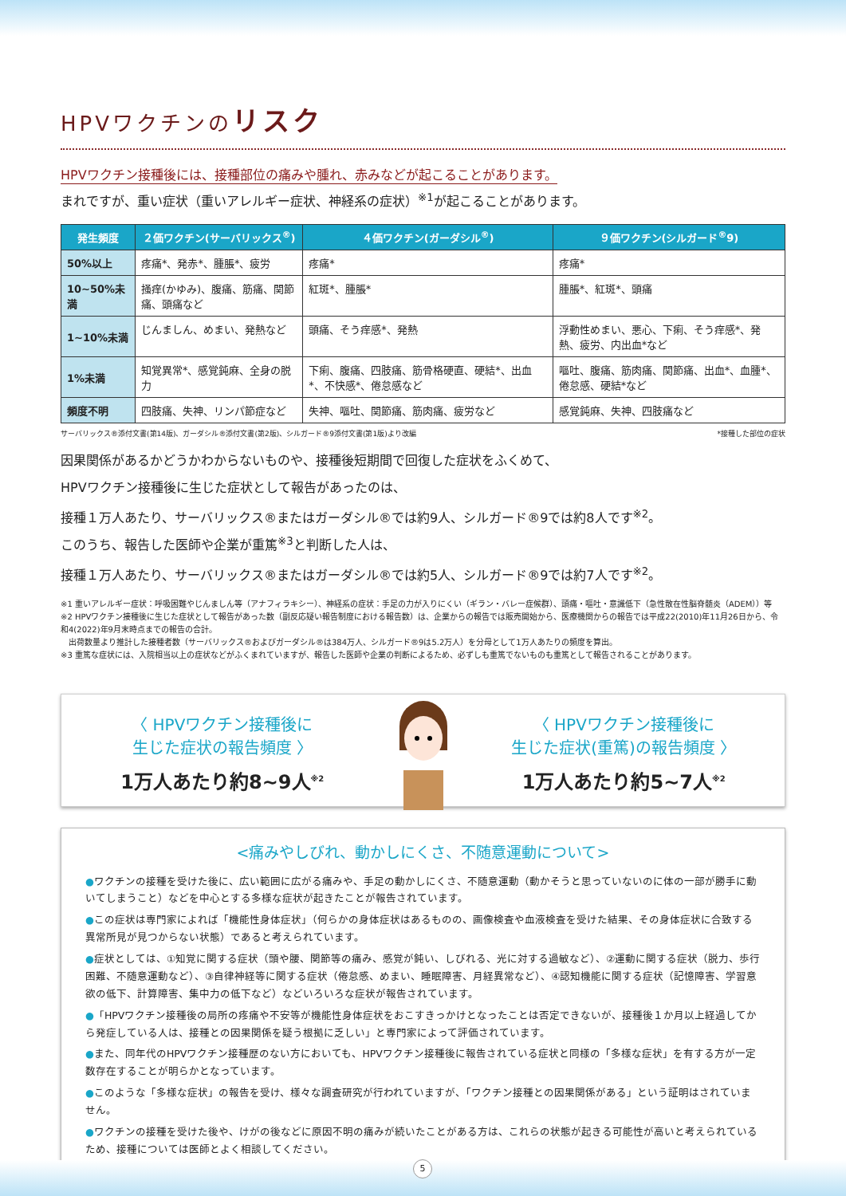HPVワクチンのリスク
HPVワクチン接種後には、接種部位の痛みや腫れ、赤みなどが起こることがあります。
まれですが、重い症状（重いアレルギー症状、神経系の症状）<sup>※1</sup>が起こることがあります。
| 発生頻度 | ２価ワクチン(サーバリックス<sup>®</sup>) | ４価ワクチン(ガーダシル<sup>®</sup>) | ９価ワクチン(シルガード<sup>®</sup>9) |
| --- | --- | --- | --- |
| 50%以上 | 疼痛*、発赤*、腫脹*、疲労 | 疼痛* | 疼痛* |
| 10~50%未満 | 掻痒(かゆみ)、腹痛、筋痛、関節痛、頭痛など | 紅斑*、腫脹* | 腫脹*、紅斑*、頭痛 |
| 1~10%未満 | じんましん、めまい、発熱など | 頭痛、そう痒感*、発熱 | 浮動性めまい、悪心、下痢、そう痒感*、発熱、疲労、内出血*など |
| 1%未満 | 知覚異常*、感覚鈍麻、全身の脱力 | 下痢、腹痛、四肢痛、筋骨格硬直、硬結*、出血*、不快感*、倦怠感など | 嘔吐、腹痛、筋肉痛、関節痛、出血*、血腫*、倦怠感、硬結*など |
| 頻度不明 | 四肢痛、失神、リンパ節症など | 失神、嘔吐、関節痛、筋肉痛、疲労など | 感覚鈍麻、失神、四肢痛など |
サーバリックス®添付文書(第14版)、ガーダシル®添付文書(第2版)、シルガード®9添付文書(第1版)より改編 *接種した部位の症状
因果関係があるかどうかわからないものや、接種後短期間で回復した症状をふくめて、
HPVワクチン接種後に生じた症状として報告があったのは、
接種１万人あたり、サーバリックス®またはガーダシル®では約9人、シルガード®9では約8人です<sup>※2</sup>。
このうち、報告した医師や企業が重篤<sup>※3</sup>と判断した人は、
接種１万人あたり、サーバリックス®またはガーダシル®では約5人、シルガード®9では約7人です<sup>※2</sup>。
※1 重いアレルギー症状：呼吸困難やじんましん等（アナフィラキシー）、神経系の症状：手足の力が入りにくい（ギラン・バレー症候群）、頭痛・嘔吐・意識低下（急性散在性脳脊髄炎（ADEM））等
※2 HPVワクチン接種後に生じた症状として報告があった数（副反応疑い報告制度における報告数）は、企業からの報告では販売開始から、医療機関からの報告では平成22(2010)年11月26日から、令和4(2022)年9月末時点までの報告の合計。
　出荷数量より推計した接種者数（サーバリックス®およびガーダシル®は384万人、シルガード®9は5.2万人）を分母として1万人あたりの頻度を算出。
※3 重篤な症状には、入院相当以上の症状などがふくまれていますが、報告した医師や企業の判断によるため、必ずしも重篤でないものも重篤として報告されることがあります。
〈 HPVワクチン接種後に
生じた症状の報告頻度 〉
1万人あたり約8~9人<sup>※2</sup>
〈 HPVワクチン接種後に
生じた症状(重篤)の報告頻度 〉
1万人あたり約5~7人<sup>※2</sup>
<痛みやしびれ、動かしにくさ、不随意運動について>
●ワクチンの接種を受けた後に、広い範囲に広がる痛みや、手足の動かしにくさ、不随意運動（動かそうと思っていないのに体の一部が勝手に動いてしまうこと）などを中心とする多様な症状が起きたことが報告されています。
●この症状は専門家によれば「機能性身体症状」（何らかの身体症状はあるものの、画像検査や血液検査を受けた結果、その身体症状に合致する異常所見が見つからない状態）であると考えられています。
●症状としては、①知覚に関する症状（頭や腰、関節等の痛み、感覚が鈍い、しびれる、光に対する過敏など）、②運動に関する症状（脱力、歩行困難、不随意運動など）、③自律神経等に関する症状（倦怠感、めまい、睡眠障害、月経異常など）、④認知機能に関する症状（記憶障害、学習意欲の低下、計算障害、集中力の低下など）などいろいろな症状が報告されています。
●「HPVワクチン接種後の局所の疼痛や不安等が機能性身体症状をおこすきっかけとなったことは否定できないが、接種後１か月以上経過してから発症している人は、接種との因果関係を疑う根拠に乏しい」と専門家によって評価されています。
●また、同年代のHPVワクチン接種歴のない方においても、HPVワクチン接種後に報告されている症状と同様の「多様な症状」を有する方が一定数存在することが明らかとなっています。
●このような「多様な症状」の報告を受け、様々な調査研究が行われていますが、「ワクチン接種との因果関係がある」という証明はされていません。
●ワクチンの接種を受けた後や、けがの後などに原因不明の痛みが続いたことがある方は、これらの状態が起きる可能性が高いと考えられているため、接種については医師とよく相談してください。
5